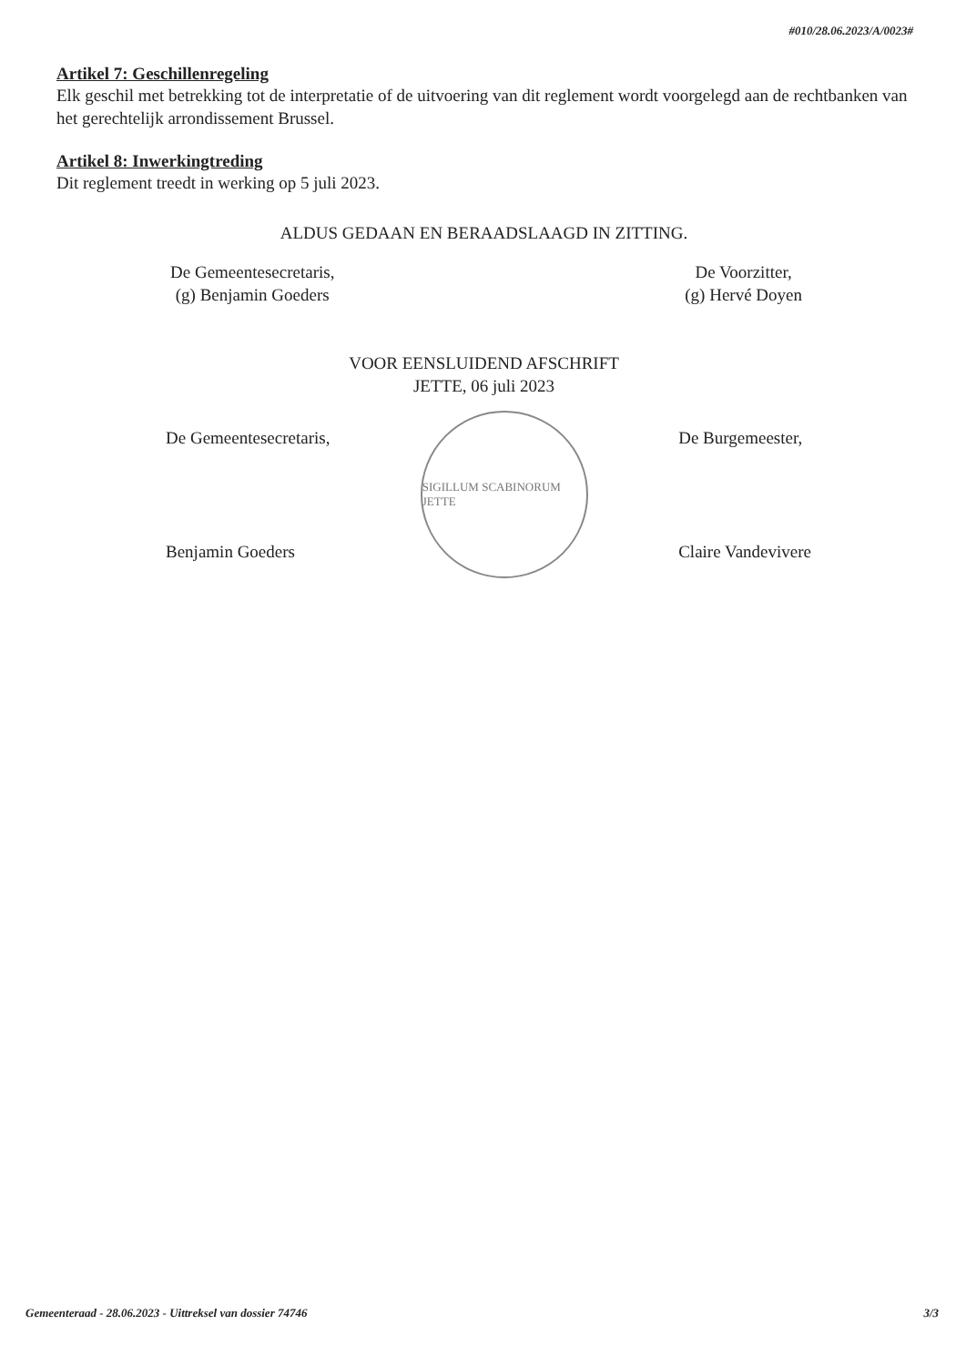#010/28.06.2023/A/0023#
Artikel 7: Geschillenregeling
Elk geschil met betrekking tot de interpretatie of de uitvoering van dit reglement wordt voorgelegd aan de rechtbanken van het gerechtelijk arrondissement Brussel.
Artikel 8: Inwerkingtreding
Dit reglement treedt in werking op 5 juli 2023.
ALDUS GEDAAN EN BERAADSLAAGD IN ZITTING.
De Gemeentesecretaris,
(g) Benjamin Goeders
De Voorzitter,
(g) Hervé Doyen
VOOR EENSLUIDEND AFSCHRIFT
JETTE, 06 juli 2023
De Gemeentesecretaris,
Benjamin Goeders
SIGILLUM SCABINORUM JETTE
De Burgemeester,
Claire Vandevivere
Gemeenteraad - 28.06.2023 - Uittreksel van dossier 74746 3/3